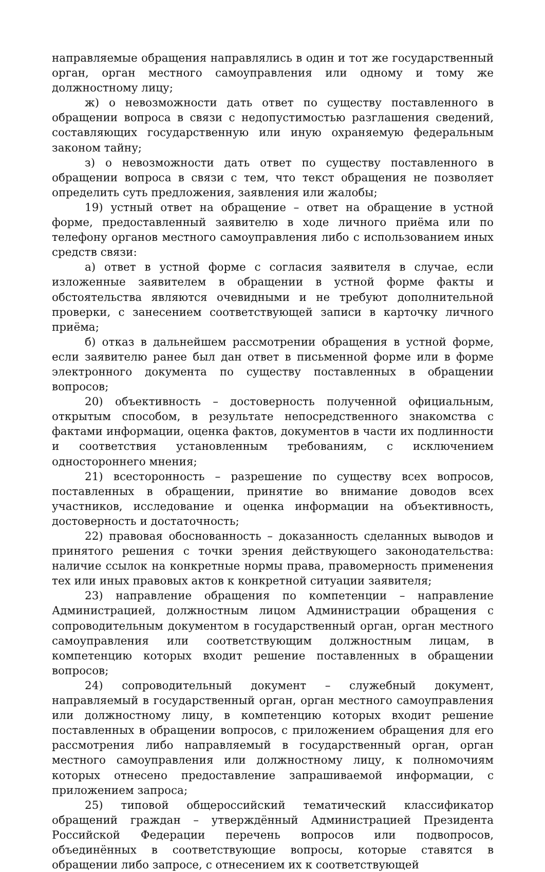направляемые обращения направлялись в один и тот же государственный орган, орган местного самоуправления или одному и тому же должностному лицу;
ж) о невозможности дать ответ по существу поставленного в обращении вопроса в связи с недопустимостью разглашения сведений, составляющих государственную или иную охраняемую федеральным законом тайну;
з) о невозможности дать ответ по существу поставленного в обращении вопроса в связи с тем, что текст обращения не позволяет определить суть предложения, заявления или жалобы;
19) устный ответ на обращение – ответ на обращение в устной форме, предоставленный заявителю в ходе личного приёма или по телефону органов местного самоуправления либо с использованием иных средств связи:
а) ответ в устной форме с согласия заявителя в случае, если изложенные заявителем в обращении в устной форме факты и обстоятельства являются очевидными и не требуют дополнительной проверки, с занесением соответствующей записи в карточку личного приёма;
б) отказ в дальнейшем рассмотрении обращения в устной форме, если заявителю ранее был дан ответ в письменной форме или в форме электронного документа по существу поставленных в обращении вопросов;
20) объективность – достоверность полученной официальным, открытым способом, в результате непосредственного знакомства с фактами информации, оценка фактов, документов в части их подлинности и соответствия установленным требованиям, с исключением одностороннего мнения;
21) всесторонность – разрешение по существу всех вопросов, поставленных в обращении, принятие во внимание доводов всех участников, исследование и оценка информации на объективность, достоверность и достаточность;
22) правовая обоснованность – доказанность сделанных выводов и принятого решения с точки зрения действующего законодательства: наличие ссылок на конкретные нормы права, правомерность применения тех или иных правовых актов к конкретной ситуации заявителя;
23) направление обращения по компетенции – направление Администрацией, должностным лицом Администрации обращения с сопроводительным документом в государственный орган, орган местного самоуправления или соответствующим должностным лицам, в компетенцию которых входит решение поставленных в обращении вопросов;
24) сопроводительный документ – служебный документ, направляемый в государственный орган, орган местного самоуправления или должностному лицу, в компетенцию которых входит решение поставленных в обращении вопросов, с приложением обращения для его рассмотрения либо направляемый в государственный орган, орган местного самоуправления или должностному лицу, к полномочиям которых отнесено предоставление запрашиваемой информации, с приложением запроса;
25) типовой общероссийский тематический классификатор обращений граждан – утверждённый Администрацией Президента Российской Федерации перечень вопросов или подвопросов, объединённых в соответствующие вопросы, которые ставятся в обращении либо запросе, с отнесением их к соответствующей